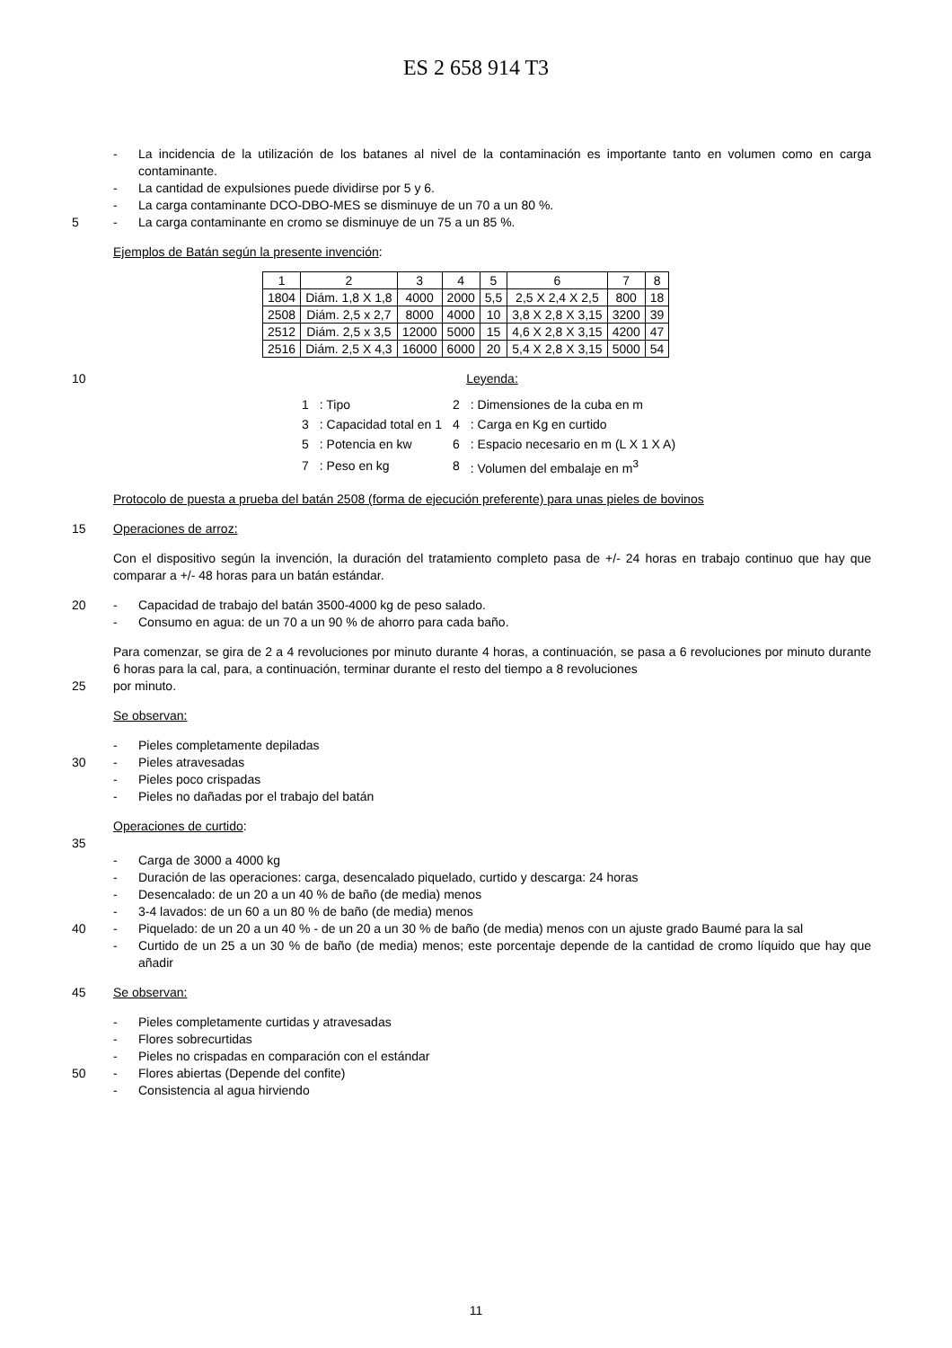ES 2 658 914 T3
- La incidencia de la utilización de los batanes al nivel de la contaminación es importante tanto en volumen como en carga contaminante.
- La cantidad de expulsiones puede dividirse por 5 y 6.
- La carga contaminante DCO-DBO-MES se disminuye de un 70 a un 80 %.
5 - La carga contaminante en cromo se disminuye de un 75 a un 85 %.
Ejemplos de Batán según la presente invención:
| 1 | 2 | 3 | 4 | 5 | 6 | 7 | 8 |
| 1804 | Diám. 1,8 X 1,8 | 4000 | 2000 | 5,5 | 2,5 X 2,4 X 2,5 | 800 | 18 |
| 2508 | Diám. 2,5 x 2,7 | 8000 | 4000 | 10 | 3,8 X 2,8 X 3,15 | 3200 | 39 |
| 2512 | Diám. 2,5 x 3,5 | 12000 | 5000 | 15 | 4,6 X 2,8 X 3,15 | 4200 | 47 |
| 2516 | Diám. 2,5 X 4,3 | 16000 | 6000 | 20 | 5,4 X 2,8 X 3,15 | 5000 | 54 |
10 Leyenda:
| 1 | : Tipo | 2 | : Dimensiones de la cuba en m |
| 3 | : Capacidad total en 1 | 4 | : Carga en Kg en curtido |
| 5 | : Potencia en kw | 6 | : Espacio necesario en m (L X 1 X A) |
| 7 | : Peso en kg | 8 | : Volumen del embalaje en m<sup>3</sup> |
Protocolo de puesta a prueba del batán 2508 (forma de ejecución preferente) para unas pieles de bovinos
15 Operaciones de arroz:
Con el dispositivo según la invención, la duración del tratamiento completo pasa de +/- 24 horas en trabajo continuo que hay que comparar a +/- 48 horas para un batán estándar.
20 - Capacidad de trabajo del batán 3500-4000 kg de peso salado.
- Consumo en agua: de un 70 a un 90 % de ahorro para cada baño.
Para comenzar, se gira de 2 a 4 revoluciones por minuto durante 4 horas, a continuación, se pasa a 6 revoluciones por minuto durante 6 horas para la cal, para, a continuación, terminar durante el resto del tiempo a 8 revoluciones
25 por minuto.
Se observan:
- Pieles completamente depiladas
30 - Pieles atravesadas
- Pieles poco crispadas
- Pieles no dañadas por el trabajo del batán
Operaciones de curtido:
35
- Carga de 3000 a 4000 kg
- Duración de las operaciones: carga, desencalado piquelado, curtido y descarga: 24 horas
- Desencalado: de un 20 a un 40 % de baño (de media) menos
- 3-4 lavados: de un 60 a un 80 % de baño (de media) menos
40 - Piquelado: de un 20 a un 40 % - de un 20 a un 30 % de baño (de media) menos con un ajuste grado Baumé para la sal
- Curtido de un 25 a un 30 % de baño (de media) menos; este porcentaje depende de la cantidad de cromo líquido que hay que añadir
45 Se observan:
- Pieles completamente curtidas y atravesadas
- Flores sobrecurtidas
- Pieles no crispadas en comparación con el estándar
50 - Flores abiertas (Depende del confite)
- Consistencia al agua hirviendo
11